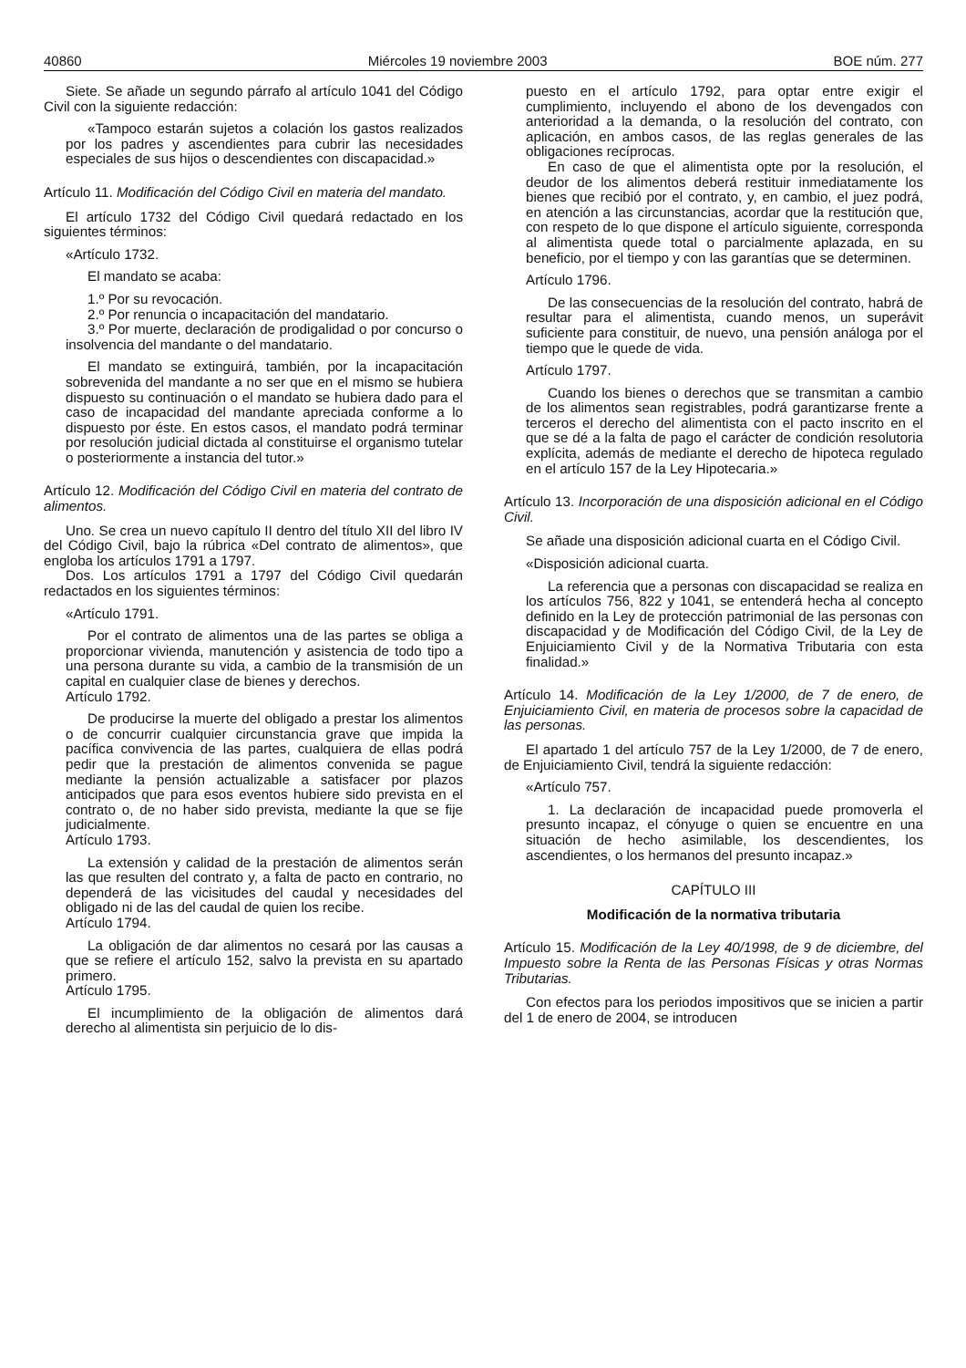40860 Miércoles 19 noviembre 2003 BOE núm. 277
Siete. Se añade un segundo párrafo al artículo 1041 del Código Civil con la siguiente redacción:
«Tampoco estarán sujetos a colación los gastos realizados por los padres y ascendientes para cubrir las necesidades especiales de sus hijos o descendientes con discapacidad.»
Artículo 11. Modificación del Código Civil en materia del mandato.
El artículo 1732 del Código Civil quedará redactado en los siguientes términos:
«Artículo 1732.
El mandato se acaba:
1.º Por su revocación.
2.º Por renuncia o incapacitación del mandatario.
3.º Por muerte, declaración de prodigalidad o por concurso o insolvencia del mandante o del mandatario.
El mandato se extinguirá, también, por la incapacitación sobrevenida del mandante a no ser que en el mismo se hubiera dispuesto su continuación o el mandato se hubiera dado para el caso de incapacidad del mandante apreciada conforme a lo dispuesto por éste. En estos casos, el mandato podrá terminar por resolución judicial dictada al constituirse el organismo tutelar o posteriormente a instancia del tutor.»
Artículo 12. Modificación del Código Civil en materia del contrato de alimentos.
Uno. Se crea un nuevo capítulo II dentro del título XII del libro IV del Código Civil, bajo la rúbrica «Del contrato de alimentos», que engloba los artículos 1791 a 1797.
Dos. Los artículos 1791 a 1797 del Código Civil quedarán redactados en los siguientes términos:
«Artículo 1791.
Por el contrato de alimentos una de las partes se obliga a proporcionar vivienda, manutención y asistencia de todo tipo a una persona durante su vida, a cambio de la transmisión de un capital en cualquier clase de bienes y derechos.
Artículo 1792.
De producirse la muerte del obligado a prestar los alimentos o de concurrir cualquier circunstancia grave que impida la pacífica convivencia de las partes, cualquiera de ellas podrá pedir que la prestación de alimentos convenida se pague mediante la pensión actualizable a satisfacer por plazos anticipados que para esos eventos hubiere sido prevista en el contrato o, de no haber sido prevista, mediante la que se fije judicialmente.
Artículo 1793.
La extensión y calidad de la prestación de alimentos serán las que resulten del contrato y, a falta de pacto en contrario, no dependerá de las vicisitudes del caudal y necesidades del obligado ni de las del caudal de quien los recibe.
Artículo 1794.
La obligación de dar alimentos no cesará por las causas a que se refiere el artículo 152, salvo la prevista en su apartado primero.
Artículo 1795.
El incumplimiento de la obligación de alimentos dará derecho al alimentista sin perjuicio de lo dis-
puesto en el artículo 1792, para optar entre exigir el cumplimiento, incluyendo el abono de los devengados con anterioridad a la demanda, o la resolución del contrato, con aplicación, en ambos casos, de las reglas generales de las obligaciones recíprocas.
En caso de que el alimentista opte por la resolución, el deudor de los alimentos deberá restituir inmediatamente los bienes que recibió por el contrato, y, en cambio, el juez podrá, en atención a las circunstancias, acordar que la restitución que, con respeto de lo que dispone el artículo siguiente, corresponda al alimentista quede total o parcialmente aplazada, en su beneficio, por el tiempo y con las garantías que se determinen.
Artículo 1796.
De las consecuencias de la resolución del contrato, habrá de resultar para el alimentista, cuando menos, un superávit suficiente para constituir, de nuevo, una pensión análoga por el tiempo que le quede de vida.
Artículo 1797.
Cuando los bienes o derechos que se transmitan a cambio de los alimentos sean registrables, podrá garantizarse frente a terceros el derecho del alimentista con el pacto inscrito en el que se dé a la falta de pago el carácter de condición resolutoria explícita, además de mediante el derecho de hipoteca regulado en el artículo 157 de la Ley Hipotecaria.»
Artículo 13. Incorporación de una disposición adicional en el Código Civil.
Se añade una disposición adicional cuarta en el Código Civil.
«Disposición adicional cuarta.
La referencia que a personas con discapacidad se realiza en los artículos 756, 822 y 1041, se entenderá hecha al concepto definido en la Ley de protección patrimonial de las personas con discapacidad y de Modificación del Código Civil, de la Ley de Enjuiciamiento Civil y de la Normativa Tributaria con esta finalidad.»
Artículo 14. Modificación de la Ley 1/2000, de 7 de enero, de Enjuiciamiento Civil, en materia de procesos sobre la capacidad de las personas.
El apartado 1 del artículo 757 de la Ley 1/2000, de 7 de enero, de Enjuiciamiento Civil, tendrá la siguiente redacción:
«Artículo 757.
1. La declaración de incapacidad puede promoverla el presunto incapaz, el cónyuge o quien se encuentre en una situación de hecho asimilable, los descendientes, los ascendientes, o los hermanos del presunto incapaz.»
CAPÍTULO III
Modificación de la normativa tributaria
Artículo 15. Modificación de la Ley 40/1998, de 9 de diciembre, del Impuesto sobre la Renta de las Personas Físicas y otras Normas Tributarias.
Con efectos para los periodos impositivos que se inicien a partir del 1 de enero de 2004, se introducen